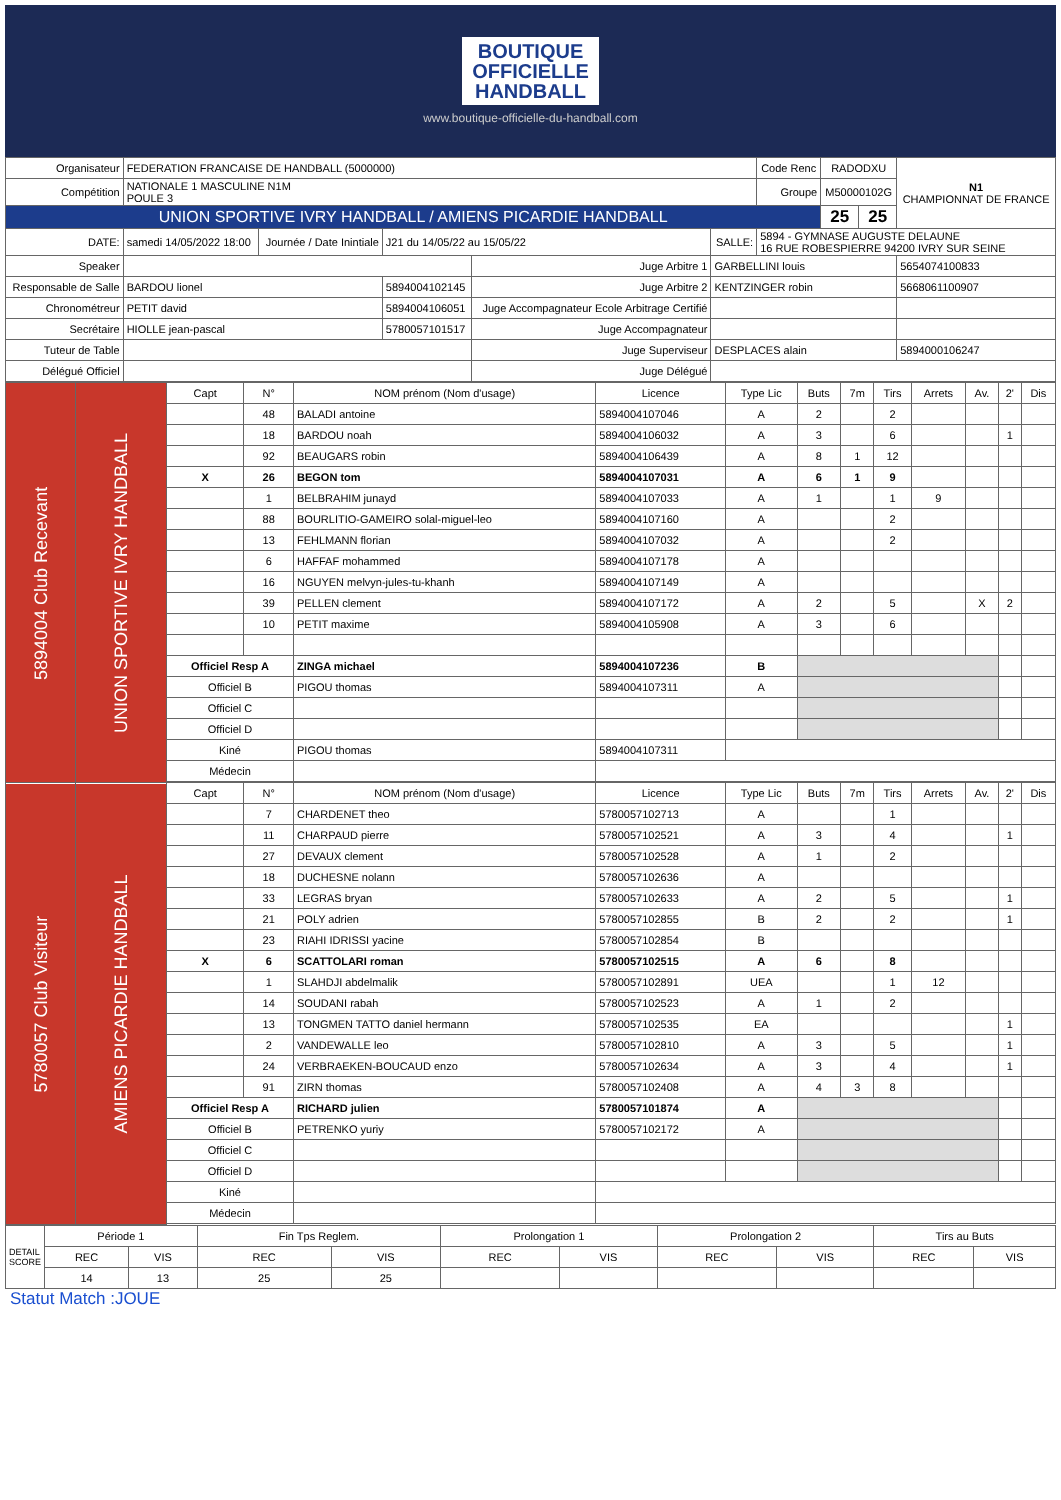BOUTIQUE
OFFICIELLE
HANDBALL
www.boutique-officielle-du-handball.com
| Organisateur | FEDERATION FRANCAISE DE HANDBALL (5000000) | | | | | Code Renc | RADODXU | | N1 CHAMPIONNAT DE FRANCE |
| Compétition | NATIONALE 1 MASCULINE N1M POULE 3 | | | | | Groupe | M50000102G | | |
| UNION SPORTIVE IVRY HANDBALL / AMIENS PICARDIE HANDBALL | | | | | | | 25 | 25 | |
| DATE: | samedi 14/05/2022 18:00 | Journée / Date Inintiale | J21 du 14/05/22 au 15/05/22 | | SALLE: | 5894 - GYMNASE AUGUSTE DELAUNE 16 RUE ROBESPIERRE 94200 IVRY SUR SEINE | | | |
| Speaker | | | | Juge Arbitre 1 | GARBELLINI louis | | | | 5654074100833 |
| Responsable de Salle | BARDOU lionel | | 5894004102145 | Juge Arbitre 2 | KENTZINGER robin | | | | 5668061100907 |
| Chronométreur | PETIT david | | 5894004106051 | Juge Accompagnateur Ecole Arbitrage Certifié | | | | | |
| Secrétaire | HIOLLE jean-pascal | | 5780057101517 | Juge Accompagnateur | | | | | |
| Tuteur de Table | | | | Juge Superviseur | DESPLACES alain | | | | 5894000106247 |
| Délégué Officiel | | | | Juge Délégué | | | | | |
| 5894004 Club Recevant | UNION SPORTIVE IVRY HANDBALL | Capt | N° | NOM prénom (Nom d'usage) | Licence | Type Lic | Buts | 7m | Tirs | Arrets | Av. | 2' | Dis |
| | | | 48 | BALADI antoine | 5894004107046 | A | 2 | | 2 | | | | |
| | | | 18 | BARDOU noah | 5894004106032 | A | 3 | | 6 | | | 1 | |
| | | | 92 | BEAUGARS robin | 5894004106439 | A | 8 | 1 | 12 | | | | |
| | | X | 26 | BEGON tom | 5894004107031 | A | 6 | 1 | 9 | | | | |
| | | | 1 | BELBRAHIM junayd | 5894004107033 | A | 1 | | 1 | 9 | | | |
| | | | 88 | BOURLITIO-GAMEIRO solal-miguel-leo | 5894004107160 | A | | | 2 | | | | |
| | | | 13 | FEHLMANN florian | 5894004107032 | A | | | 2 | | | | |
| | | | 6 | HAFFAF mohammed | 5894004107178 | A | | | | | | | |
| | | | 16 | NGUYEN melvyn-jules-tu-khanh | 5894004107149 | A | | | | | | | |
| | | | 39 | PELLEN clement | 5894004107172 | A | 2 | | 5 | | X | 2 | |
| | | | 10 | PETIT maxime | 5894004105908 | A | 3 | | 6 | | | | |
| | | Officiel Resp A | | ZINGA michael | 5894004107236 | B | | | | | | | |
| | | Officiel B | | PIGOU thomas | 5894004107311 | A | | | | | | | |
| | | Officiel C | | | | | | | | | | | |
| | | Officiel D | | | | | | | | | | | |
| | | Kiné | | PIGOU thomas | 5894004107311 | | | | | | | | |
| | | Médecin | | | | | | | | | | | |
| 5780057 Club Visiteur | AMIENS PICARDIE HANDBALL | Capt | N° | NOM prénom (Nom d'usage) | Licence | Type Lic | Buts | 7m | Tirs | Arrets | Av. | 2' | Dis |
| | | | 7 | CHARDENET theo | 5780057102713 | A | | | 1 | | | | |
| | | | 11 | CHARPAUD pierre | 5780057102521 | A | 3 | | 4 | | | 1 | |
| | | | 27 | DEVAUX clement | 5780057102528 | A | 1 | | 2 | | | | |
| | | | 18 | DUCHESNE nolann | 5780057102636 | A | | | | | | | |
| | | | 33 | LEGRAS bryan | 5780057102633 | A | 2 | | 5 | | | 1 | |
| | | | 21 | POLY adrien | 5780057102855 | B | 2 | | 2 | | | 1 | |
| | | | 23 | RIAHI IDRISSI yacine | 5780057102854 | B | | | | | | | |
| | | X | 6 | SCATTOLARI roman | 5780057102515 | A | 6 | | 8 | | | | |
| | | | 1 | SLAHDJI abdelmalik | 5780057102891 | UEA | | | 1 | 12 | | | |
| | | | 14 | SOUDANI rabah | 5780057102523 | A | 1 | | 2 | | | | |
| | | | 13 | TONGMEN TATTO daniel hermann | 5780057102535 | EA | | | | | | 1 | |
| | | | 2 | VANDEWALLE leo | 5780057102810 | A | 3 | | 5 | | | 1 | |
| | | | 24 | VERBRAEKEN-BOUCAUD enzo | 5780057102634 | A | 3 | | 4 | | | 1 | |
| | | | 91 | ZIRN thomas | 5780057102408 | A | 4 | 3 | 8 | | | | |
| | | Officiel Resp A | | RICHARD julien | 5780057101874 | A | | | | | | | |
| | | Officiel B | | PETRENKO yuriy | 5780057102172 | A | | | | | | | |
| | | Officiel C | | | | | | | | | | | |
| | | Officiel D | | | | | | | | | | | |
| | | Kiné | | | | | | | | | | | |
| | | Médecin | | | | | | | | | | | |
| DETAIL SCORE | Période 1 | | Fin Tps Reglem. | | Prolongation 1 | | Prolongation 2 | | Tirs au Buts | |
| | REC | VIS | REC | VIS | REC | VIS | REC | VIS | REC | VIS |
| | 14 | 13 | 25 | 25 | | | | | | |
Statut Match :JOUE